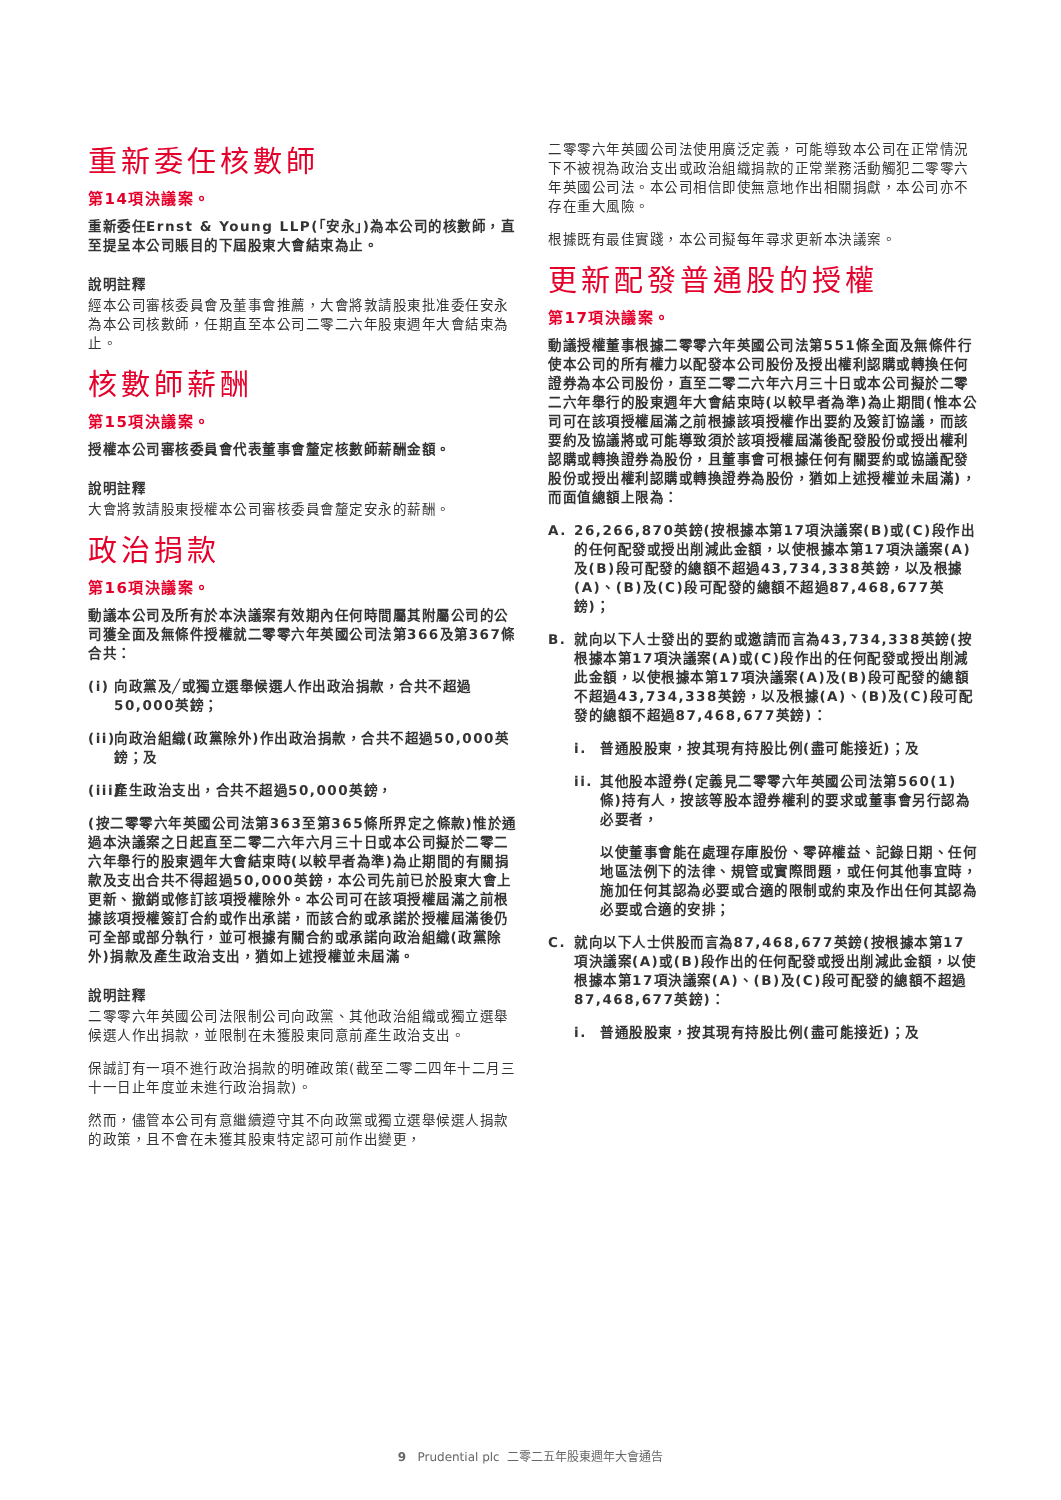重新委任核數師
第14項決議案。
重新委任Ernst & Young LLP(「安永」)為本公司的核數師，直至提呈本公司賬目的下屆股東大會結束為止。
說明註釋
經本公司審核委員會及董事會推薦，大會將敦請股東批准委任安永為本公司核數師，任期直至本公司二零二六年股東週年大會結束為止。
核數師薪酬
第15項決議案。
授權本公司審核委員會代表董事會釐定核數師薪酬金額。
說明註釋
大會將敦請股東授權本公司審核委員會釐定安永的薪酬。
政治捐款
第16項決議案。
動議本公司及所有於本決議案有效期內任何時間屬其附屬公司的公司獲全面及無條件授權就二零零六年英國公司法第366及第367條合共：
(i) 向政黨及╱或獨立選舉候選人作出政治捐款，合共不超過50,000英鎊；
(ii) 向政治組織(政黨除外)作出政治捐款，合共不超過50,000英鎊；及
(iii) 產生政治支出，合共不超過50,000英鎊，
(按二零零六年英國公司法第363至第365條所界定之條款)惟於通過本決議案之日起直至二零二六年六月三十日或本公司擬於二零二六年舉行的股東週年大會結束時(以較早者為準)為止期間的有關捐款及支出合共不得超過50,000英鎊，本公司先前已於股東大會上更新、撤銷或修訂該項授權除外。本公司可在該項授權屆滿之前根據該項授權簽訂合約或作出承諾，而該合約或承諾於授權屆滿後仍可全部或部分執行，並可根據有關合約或承諾向政治組織(政黨除外)捐款及產生政治支出，猶如上述授權並未屆滿。
說明註釋
二零零六年英國公司法限制公司向政黨、其他政治組織或獨立選舉候選人作出捐款，並限制在未獲股東同意前產生政治支出。
保誠訂有一項不進行政治捐款的明確政策(截至二零二四年十二月三十一日止年度並未進行政治捐款)。
然而，儘管本公司有意繼續遵守其不向政黨或獨立選舉候選人捐款的政策，且不會在未獲其股東特定認可前作出變更，
二零零六年英國公司法使用廣泛定義，可能導致本公司在正常情況下不被視為政治支出或政治組織捐款的正常業務活動觸犯二零零六年英國公司法。本公司相信即使無意地作出相關捐獻，本公司亦不存在重大風險。
根據既有最佳實踐，本公司擬每年尋求更新本決議案。
更新配發普通股的授權
第17項決議案。
動議授權董事根據二零零六年英國公司法第551條全面及無條件行使本公司的所有權力以配發本公司股份及授出權利認購或轉換任何證券為本公司股份，直至二零二六年六月三十日或本公司擬於二零二六年舉行的股東週年大會結束時(以較早者為準)為止期間(惟本公司可在該項授權屆滿之前根據該項授權作出要約及簽訂協議，而該要約及協議將或可能導致須於該項授權屆滿後配發股份或授出權利認購或轉換證券為股份，且董事會可根據任何有關要約或協議配發股份或授出權利認購或轉換證券為股份，猶如上述授權並未屆滿)，而面值總額上限為：
A. 26,266,870英鎊(按根據本第17項決議案(B)或(C)段作出的任何配發或授出削減此金額，以使根據本第17項決議案(A)及(B)段可配發的總額不超過43,734,338英鎊，以及根據(A)、(B)及(C)段可配發的總額不超過87,468,677英鎊)；
B. 就向以下人士發出的要約或邀請而言為43,734,338英鎊(按根據本第17項決議案(A)或(C)段作出的任何配發或授出削減此金額，以使根據本第17項決議案(A)及(B)段可配發的總額不超過43,734,338英鎊，以及根據(A)、(B)及(C)段可配發的總額不超過87,468,677英鎊)：
i. 普通股股東，按其現有持股比例(盡可能接近)；及
ii. 其他股本證券(定義見二零零六年英國公司法第560(1)條)持有人，按該等股本證券權利的要求或董事會另行認為必要者，
以使董事會能在處理存庫股份、零碎權益、記錄日期、任何地區法例下的法律、規管或實際問題，或任何其他事宜時，施加任何其認為必要或合適的限制或約束及作出任何其認為必要或合適的安排；
C. 就向以下人士供股而言為87,468,677英鎊(按根據本第17項決議案(A)或(B)段作出的任何配發或授出削減此金額，以使根據本第17項決議案(A)、(B)及(C)段可配發的總額不超過87,468,677英鎊)：
i. 普通股股東，按其現有持股比例(盡可能接近)；及
9 Prudential plc 二零二五年股東週年大會通告